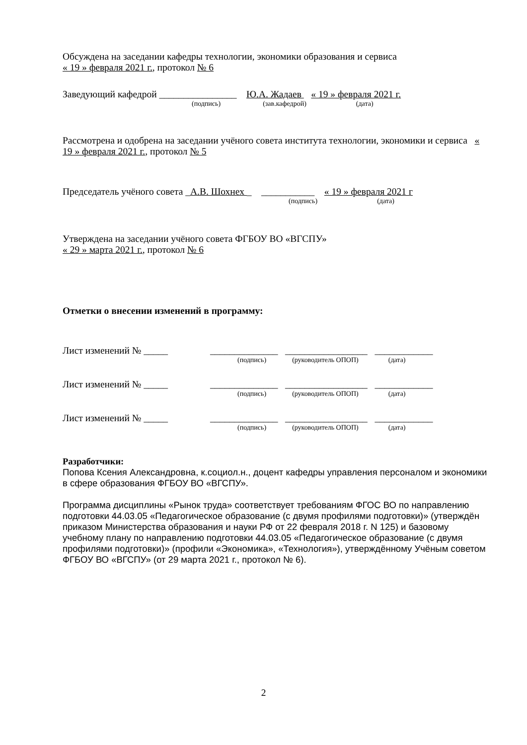Обсуждена на заседании кафедры технологии, экономики образования и сервиса
« 19 » февраля 2021 г., протокол № 6
Заведующий кафедрой ________________ Ю.А. Жадаев « 19 » февраля 2021 г.
(подпись) (зав.кафедрой) (дата)
Рассмотрена и одобрена на заседании учёного совета института технологии, экономики и сервиса « 19 » февраля 2021 г., протокол № 5
Председатель учёного совета _А.В. Шохнех _ ___________ « 19 » февраля 2021 г
(подпись) (дата)
Утверждена на заседании учёного совета ФГБОУ ВО «ВГСПУ»
« 29 » марта 2021 г., протокол № 6
Отметки о внесении изменений в программу:
Лист изменений № _____ ______________ _________________ ____________
(подпись) (руководитель ОПОП) (дата)
Лист изменений № _____ ______________ _________________ ____________
(подпись) (руководитель ОПОП) (дата)
Лист изменений № _____ ______________ _________________ ____________
(подпись) (руководитель ОПОП) (дата)
Разработчики:
Попова Ксения Александровна, к.социол.н., доцент кафедры управления персоналом и экономики в сфере образования ФГБОУ ВО «ВГСПУ».
Программа дисциплины «Рынок труда» соответствует требованиям ФГОС ВО по направлению подготовки 44.03.05 «Педагогическое образование (с двумя профилями подготовки)» (утверждён приказом Министерства образования и науки РФ от 22 февраля 2018 г. N 125) и базовому учебному плану по направлению подготовки 44.03.05 «Педагогическое образование (с двумя профилями подготовки)» (профили «Экономика», «Технология»), утверждённому Учёным советом ФГБОУ ВО «ВГСПУ» (от 29 марта 2021 г., протокол № 6).
2